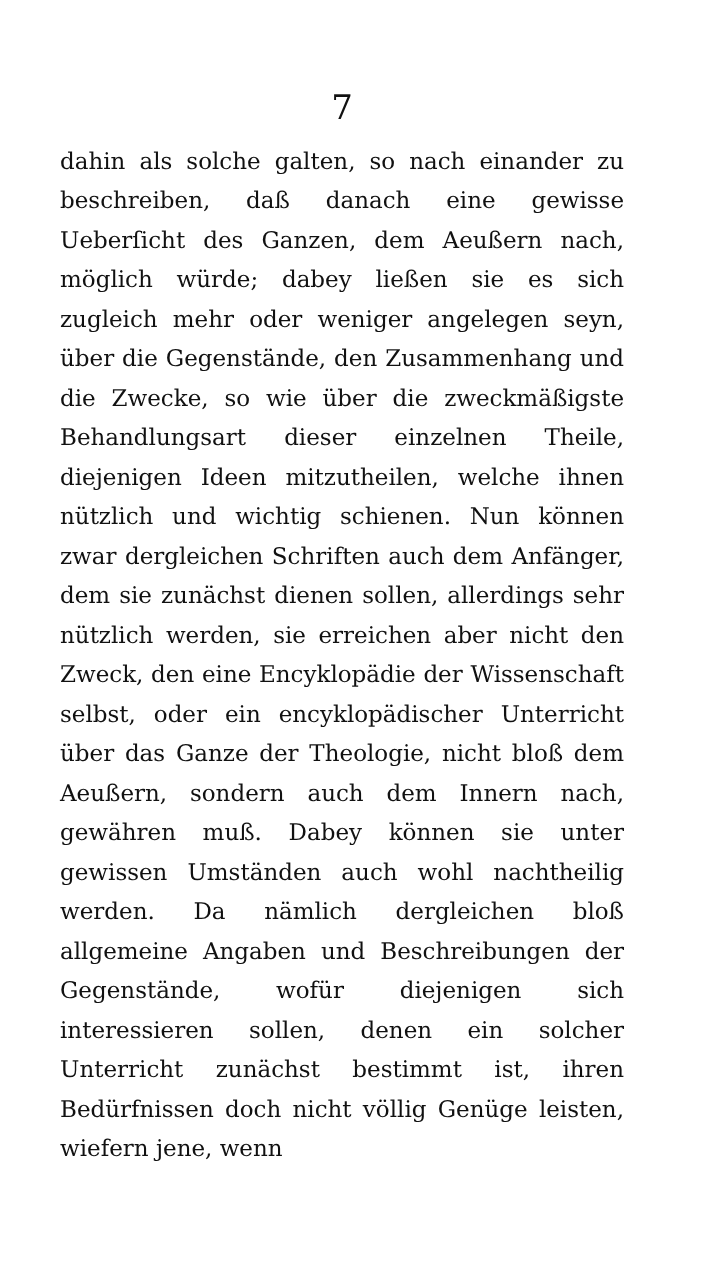7
dahin als solche galten, so nach einander zu beschreiben, daß danach eine gewisse Ueberſicht des Ganzen, dem Aeußern nach, möglich würde; dabey ließen sie es sich zugleich mehr oder weniger angelegen seyn, über die Gegenstände, den Zusammenhang und die Zwecke, so wie über die zweckmäßigste Behandlungsart dieser einzelnen Theile, diejenigen Ideen mitzutheilen, welche ihnen nützlich und wichtig schienen. Nun können zwar dergleichen Schriften auch dem Anfänger, dem sie zunächst dienen sollen, allerdings sehr nützlich werden, sie erreichen aber nicht den Zweck, den eine Encyklopädie der Wissenschaft selbst, oder ein encyklopädischer Unterricht über das Ganze der Theologie, nicht bloß dem Aeußern, sondern auch dem Innern nach, gewähren muß. Dabey können sie unter gewissen Umständen auch wohl nachtheilig werden. Da nämlich dergleichen bloß allgemeine Angaben und Beschreibungen der Gegenstände, wofür diejenigen sich interessieren sollen, denen ein solcher Unterricht zunächst bestimmt ist, ihren Bedürfnissen doch nicht völlig Genüge leisten, wiefern jene, wenn